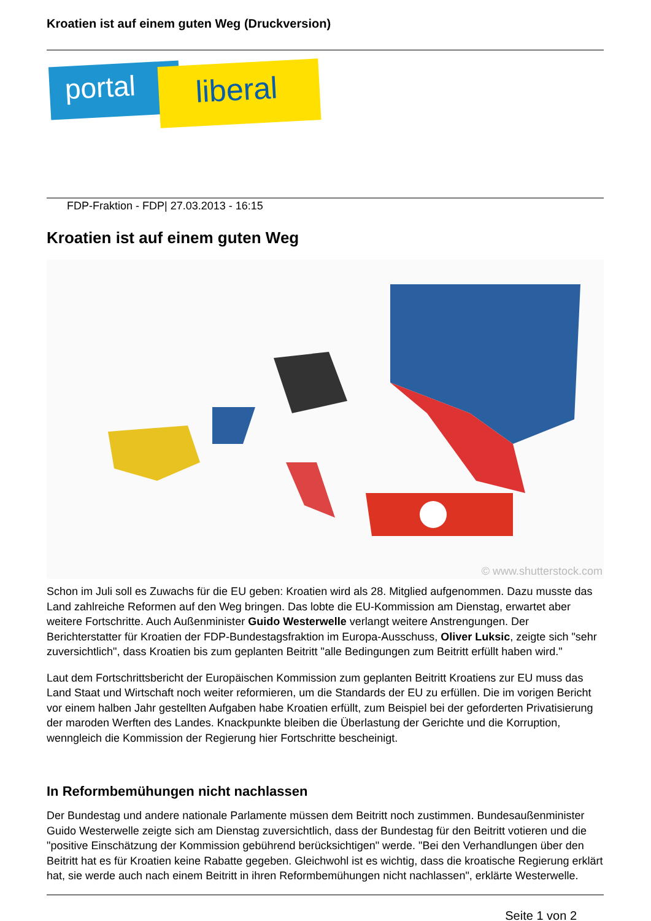Kroatien ist auf einem guten Weg (Druckversion)
portal liberal
FDP-Fraktion - FDP| 27.03.2013 - 16:15
Kroatien ist auf einem guten Weg
© www.shutterstock.com
Schon im Juli soll es Zuwachs für die EU geben: Kroatien wird als 28. Mitglied aufgenommen. Dazu musste das Land zahlreiche Reformen auf den Weg bringen. Das lobte die EU-Kommission am Dienstag, erwartet aber weitere Fortschritte. Auch Außenminister Guido Westerwelle verlangt weitere Anstrengungen. Der Berichterstatter für Kroatien der FDP-Bundestagsfraktion im Europa-Ausschuss, Oliver Luksic, zeigte sich "sehr zuversichtlich", dass Kroatien bis zum geplanten Beitritt "alle Bedingungen zum Beitritt erfüllt haben wird."
Laut dem Fortschrittsbericht der Europäischen Kommission zum geplanten Beitritt Kroatiens zur EU muss das Land Staat und Wirtschaft noch weiter reformieren, um die Standards der EU zu erfüllen. Die im vorigen Bericht vor einem halben Jahr gestellten Aufgaben habe Kroatien erfüllt, zum Beispiel bei der geforderten Privatisierung der maroden Werften des Landes. Knackpunkte bleiben die Überlastung der Gerichte und die Korruption, wenngleich die Kommission der Regierung hier Fortschritte bescheinigt.
In Reformbemühungen nicht nachlassen
Der Bundestag und andere nationale Parlamente müssen dem Beitritt noch zustimmen. Bundesaußenminister Guido Westerwelle zeigte sich am Dienstag zuversichtlich, dass der Bundestag für den Beitritt votieren und die "positive Einschätzung der Kommission gebührend berücksichtigen" werde. "Bei den Verhandlungen über den Beitritt hat es für Kroatien keine Rabatte gegeben. Gleichwohl ist es wichtig, dass die kroatische Regierung erklärt hat, sie werde auch nach einem Beitritt in ihren Reformbemühungen nicht nachlassen", erklärte Westerwelle.
Seite 1 von 2